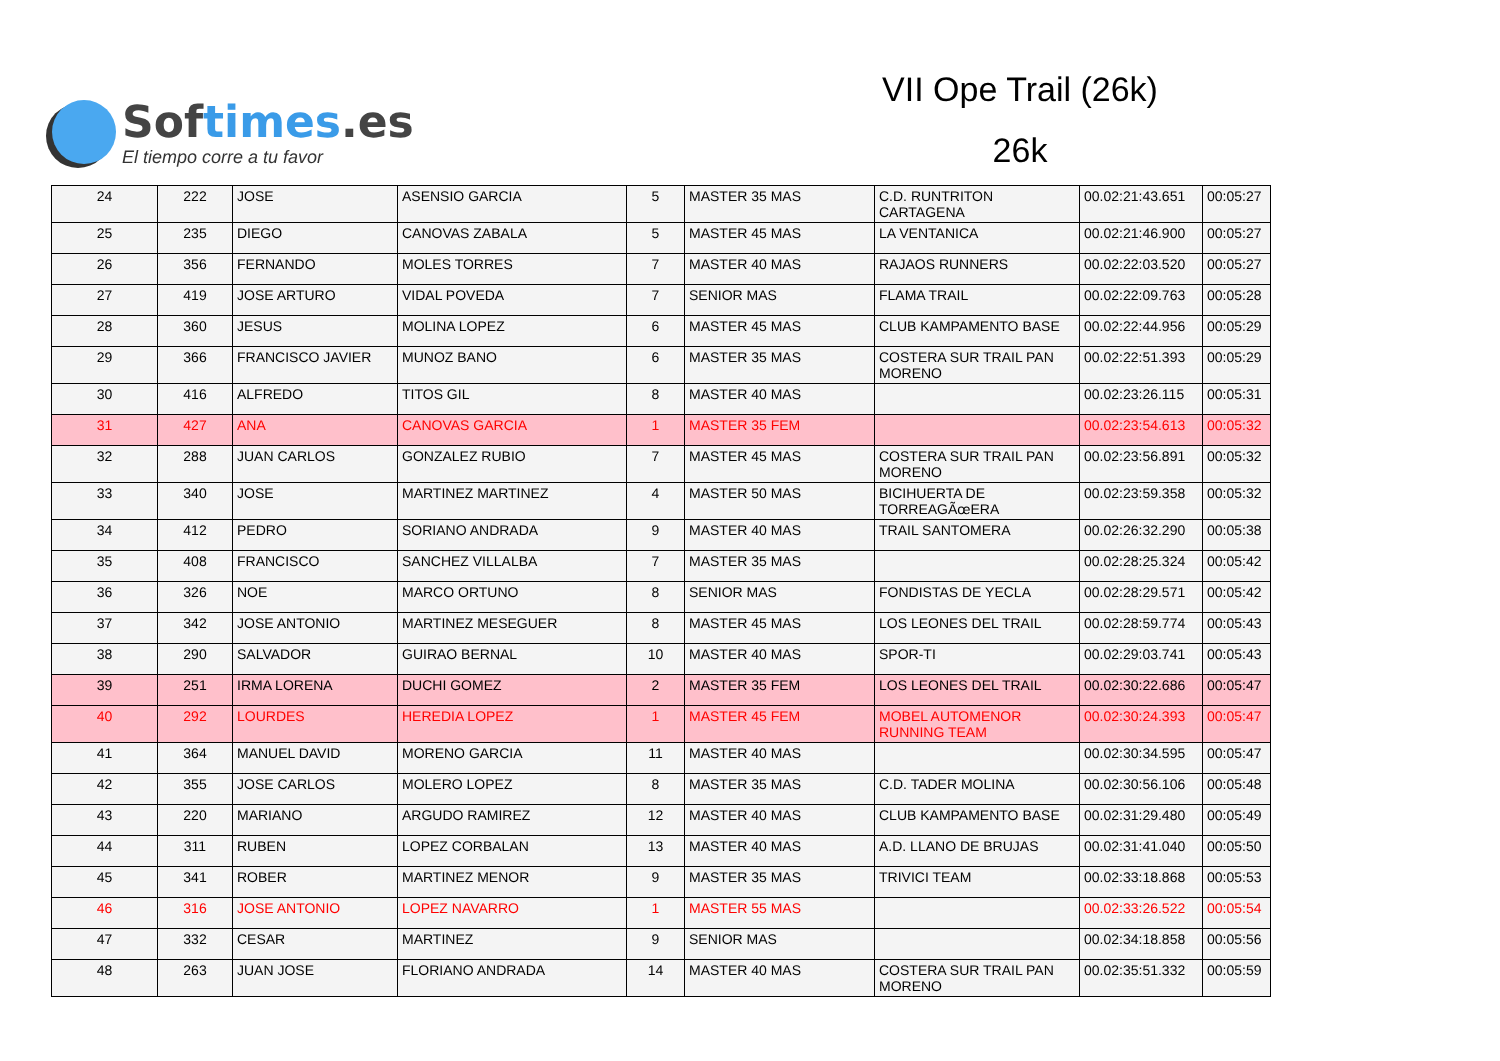Softimes.es
El tiempo corre a tu favor
VII Ope Trail (26k)
26k
| 24 | 222 | JOSE | ASENSIO GARCIA | 5 | MASTER 35 MAS | C.D. RUNTRITON CARTAGENA | 00.02:21:43.651 | 00:05:27 |
| 25 | 235 | DIEGO | CANOVAS ZABALA | 5 | MASTER 45 MAS | LA VENTANICA | 00.02:21:46.900 | 00:05:27 |
| 26 | 356 | FERNANDO | MOLES TORRES | 7 | MASTER 40 MAS | RAJAOS RUNNERS | 00.02:22:03.520 | 00:05:27 |
| 27 | 419 | JOSE ARTURO | VIDAL POVEDA | 7 | SENIOR MAS | FLAMA TRAIL | 00.02:22:09.763 | 00:05:28 |
| 28 | 360 | JESUS | MOLINA LOPEZ | 6 | MASTER 45 MAS | CLUB KAMPAMENTO BASE | 00.02:22:44.956 | 00:05:29 |
| 29 | 366 | FRANCISCO JAVIER | MUNOZ BANO | 6 | MASTER 35 MAS | COSTERA SUR TRAIL PAN MORENO | 00.02:22:51.393 | 00:05:29 |
| 30 | 416 | ALFREDO | TITOS GIL | 8 | MASTER 40 MAS | | 00.02:23:26.115 | 00:05:31 |
| 31 | 427 | ANA | CANOVAS GARCIA | 1 | MASTER 35 FEM | | 00.02:23:54.613 | 00:05:32 |
| 32 | 288 | JUAN CARLOS | GONZALEZ RUBIO | 7 | MASTER 45 MAS | COSTERA SUR TRAIL PAN MORENO | 00.02:23:56.891 | 00:05:32 |
| 33 | 340 | JOSE | MARTINEZ MARTINEZ | 4 | MASTER 50 MAS | BICIHUERTA DE TORREAGÃœERA | 00.02:23:59.358 | 00:05:32 |
| 34 | 412 | PEDRO | SORIANO ANDRADA | 9 | MASTER 40 MAS | TRAIL SANTOMERA | 00.02:26:32.290 | 00:05:38 |
| 35 | 408 | FRANCISCO | SANCHEZ VILLALBA | 7 | MASTER 35 MAS | | 00.02:28:25.324 | 00:05:42 |
| 36 | 326 | NOE | MARCO ORTUNO | 8 | SENIOR MAS | FONDISTAS DE YECLA | 00.02:28:29.571 | 00:05:42 |
| 37 | 342 | JOSE ANTONIO | MARTINEZ MESEGUER | 8 | MASTER 45 MAS | LOS LEONES DEL TRAIL | 00.02:28:59.774 | 00:05:43 |
| 38 | 290 | SALVADOR | GUIRAO BERNAL | 10 | MASTER 40 MAS | SPOR-TI | 00.02:29:03.741 | 00:05:43 |
| 39 | 251 | IRMA LORENA | DUCHI GOMEZ | 2 | MASTER 35 FEM | LOS LEONES DEL TRAIL | 00.02:30:22.686 | 00:05:47 |
| 40 | 292 | LOURDES | HEREDIA LOPEZ | 1 | MASTER 45 FEM | MOBEL AUTOMENOR RUNNING TEAM | 00.02:30:24.393 | 00:05:47 |
| 41 | 364 | MANUEL DAVID | MORENO GARCIA | 11 | MASTER 40 MAS | | 00.02:30:34.595 | 00:05:47 |
| 42 | 355 | JOSE CARLOS | MOLERO LOPEZ | 8 | MASTER 35 MAS | C.D. TADER MOLINA | 00.02:30:56.106 | 00:05:48 |
| 43 | 220 | MARIANO | ARGUDO RAMIREZ | 12 | MASTER 40 MAS | CLUB KAMPAMENTO BASE | 00.02:31:29.480 | 00:05:49 |
| 44 | 311 | RUBEN | LOPEZ CORBALAN | 13 | MASTER 40 MAS | A.D. LLANO DE BRUJAS | 00.02:31:41.040 | 00:05:50 |
| 45 | 341 | ROBER | MARTINEZ MENOR | 9 | MASTER 35 MAS | TRIVICI TEAM | 00.02:33:18.868 | 00:05:53 |
| 46 | 316 | JOSE ANTONIO | LOPEZ NAVARRO | 1 | MASTER 55 MAS | | 00.02:33:26.522 | 00:05:54 |
| 47 | 332 | CESAR | MARTINEZ | 9 | SENIOR MAS | | 00.02:34:18.858 | 00:05:56 |
| 48 | 263 | JUAN JOSE | FLORIANO ANDRADA | 14 | MASTER 40 MAS | COSTERA SUR TRAIL PAN MORENO | 00.02:35:51.332 | 00:05:59 |